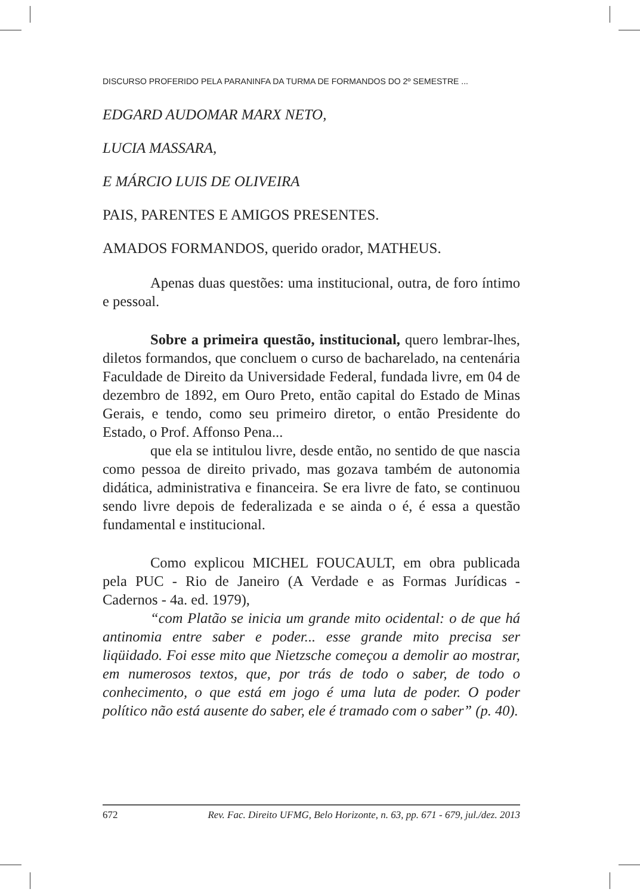DISCURSO PROFERIDO PELA PARANINFA DA TURMA DE FORMANDOS DO 2º SEMESTRE ...
EDGARD AUDOMAR MARX NETO,
LUCIA MASSARA,
E MÁRCIO LUIS DE OLIVEIRA
PAIS, PARENTES E AMIGOS PRESENTES.
AMADOS FORMANDOS, querido orador, MATHEUS.
Apenas duas questões: uma institucional, outra, de foro íntimo e pessoal.
Sobre a primeira questão, institucional, quero lembrar-lhes, diletos formandos, que concluem o curso de bacharelado, na centenária Faculdade de Direito da Universidade Federal, fundada livre, em 04 de dezembro de 1892, em Ouro Preto, então capital do Estado de Minas Gerais, e tendo, como seu primeiro diretor, o então Presidente do Estado, o Prof. Affonso Pena...
que ela se intitulou livre, desde então, no sentido de que nascia como pessoa de direito privado, mas gozava também de autonomia didática, administrativa e financeira. Se era livre de fato, se continuou sendo livre depois de federalizada e se ainda o é, é essa a questão fundamental e institucional.
Como explicou MICHEL FOUCAULT, em obra publicada pela PUC - Rio de Janeiro (A Verdade e as Formas Jurídicas - Cadernos - 4a. ed. 1979),
“com Platão se inicia um grande mito ocidental: o de que há antinomia entre saber e poder... esse grande mito precisa ser liqüidado. Foi esse mito que Nietzsche começou a demolir ao mostrar, em numerosos textos, que, por trás de todo o saber, de todo o conhecimento, o que está em jogo é uma luta de poder. O poder político não está ausente do saber, ele é tramado com o saber” (p. 40).
672 Rev. Fac. Direito UFMG, Belo Horizonte, n. 63, pp. 671 - 679, jul./dez. 2013